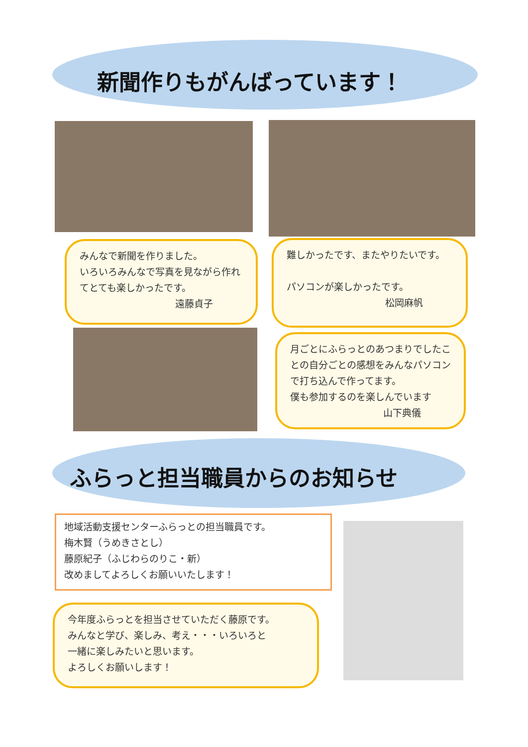新聞作りもがんばっています！
みんなで新聞を作りました。
いろいろみんなで写真を見ながら作れてとても楽しかったです。
遠藤貞子
難しかったです、またやりたいです。
パソコンが楽しかったです。
松岡麻帆
月ごとにふらっとのあつまりでしたことの自分ごとの感想をみんなパソコンで打ち込んで作ってます。
僕も参加するのを楽しんでいます
山下典儀
ふらっと担当職員からのお知らせ
地域活動支援センターふらっとの担当職員です。
梅木賢（うめきさとし）
藤原紀子（ふじわらのりこ・新）
改めましてよろしくお願いいたします！
今年度ふらっとを担当させていただく藤原です。
みんなと学び、楽しみ、考え・・・いろいろと
一緒に楽しみたいと思います。
よろしくお願いします！